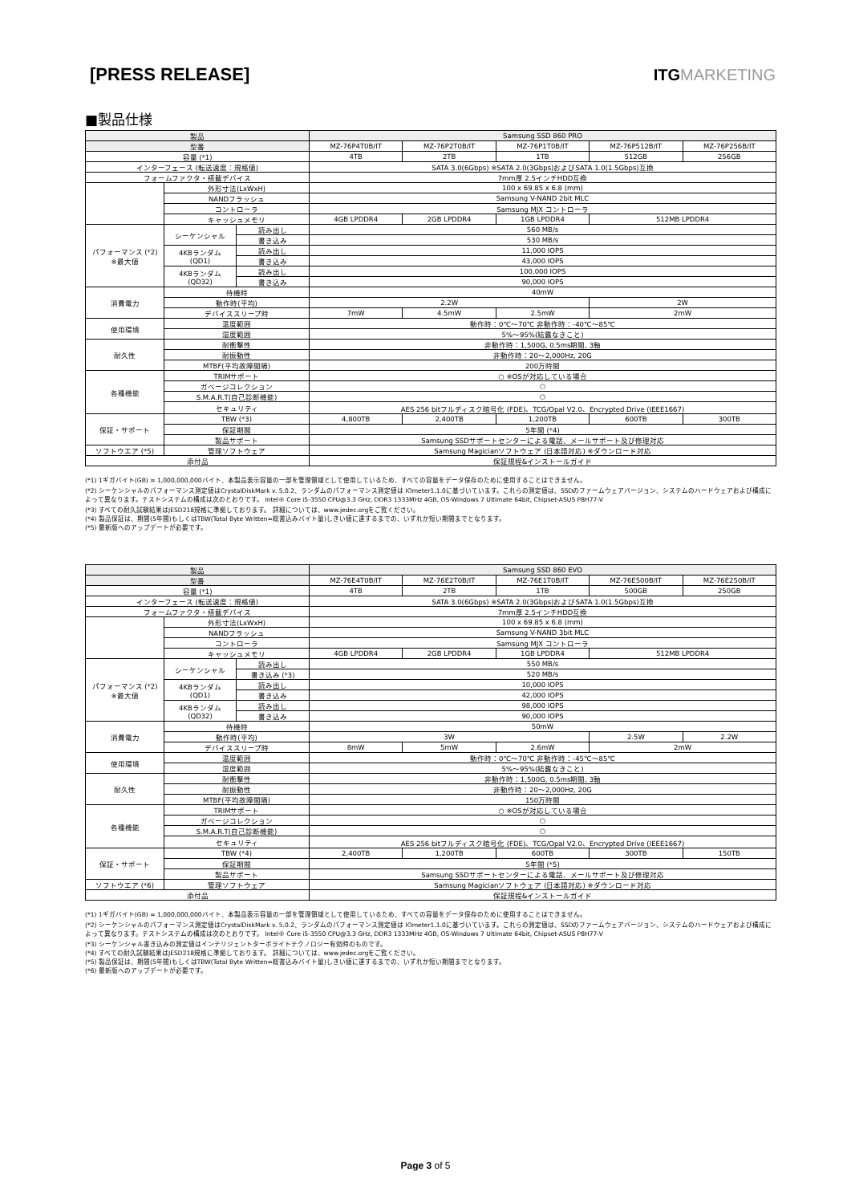[PRESS RELEASE] ITGMARKETING
■製品仕様
| 製品 | | | Samsung SSD 860 PRO | | | | |
| --- | --- | --- | --- | --- | --- | --- | --- |
| 型番 | | | MZ-76P4T0B/IT | MZ-76P2T0B/IT | MZ-76P1T0B/IT | MZ-76P512B/IT | MZ-76P256B/IT |
| 容量 (*1) | | | 4TB | 2TB | 1TB | 512GB | 256GB |
| インターフェース (転送速度：規格値) | | | SATA 3.0(6Gbps) ※SATA 2.0(3Gbps)およびSATA 1.0(1.5Gbps)互換 | | | | |
| フォームファクタ・搭載デバイス | | | 7mm厚 2.5インチHDD互換 | | | | |
| | 外形寸法(LxWxH) | | 100 x 69.85 x 6.8 (mm) | | | | |
| | NANDフラッシュ | | Samsung V-NAND 2bit MLC | | | | |
| | コントローラ | | Samsung MJX コントローラ | | | | |
| | キャッシュメモリ | | 4GB LPDDR4 | 2GB LPDDR4 | 1GB LPDDR4 | 512MB LPDDR4 | |
| パフォーマンス (*2) ※最大値 | シーケンシャル | 読み出し | 560 MB/s | | | | |
| | | 書き込み | 530 MB/s | | | | |
| | 4KBランダム (QD1) | 読み出し | 11,000 IOPS | | | | |
| | | 書き込み | 43,000 IOPS | | | | |
| | 4KBランダム (QD32) | 読み出し | 100,000 IOPS | | | | |
| | | 書き込み | 90,000 IOPS | | | | |
| 消費電力 | 待機時 | | 40mW | | | | |
| | 動作時(平均) | | 2.2W | | | 2W | |
| | デバイススリープ時 | | 7mW | 4.5mW | 2.5mW | 2mW | |
| 使用環境 | 温度範囲 | | 動作時：0℃～70℃ 非動作時：-40℃～85℃ | | | | |
| | 湿度範囲 | | 5%～95%(結露なきこと) | | | | |
| 耐久性 | 耐衝撃性 | | 非動作時：1,500G, 0.5ms期間, 3軸 | | | | |
| | 耐振動性 | | 非動作時：20～2,000Hz, 20G | | | | |
| | MTBF(平均故障間隔) | | 200万時間 | | | | |
| 各種機能 | TRIMサポート | | ○ ※OSが対応している場合 | | | | |
| | ガベージコレクション | | ○ | | | | |
| | S.M.A.R.T(自己診断機能) | | ○ | | | | |
| | セキュリティ | | AES 256 bitフルディスク暗号化 (FDE)、TCG/Opal V2.0、Encrypted Drive (IEEE1667) | | | | |
| 保証・サポート | TBW (*3) | | 4,800TB | 2,400TB | 1,200TB | 600TB | 300TB |
| | 保証期間 | | 5年間 (*4) | | | | |
| | 製品サポート | | Samsung SSDサポートセンターによる電話、メールサポート及び修理対応 | | | | |
| ソフトウエア (*5) | 管理ソフトウェア | | Samsung Magicianソフトウェア (日本語対応) ※ダウンロード対応 | | | | |
| 添付品 | | | 保証規程&インストールガイド | | | | |
(*1) 1ギガバイト(GB) = 1,000,000,000バイト、本製品表示容量の一部を管理領域として使用しているため、すべての容量をデータ保存のために使用することはできません。
(*2) シーケンシャルのパフォーマンス測定値はCrystalDiskMark v. 5.0.2、ランダムのパフォーマンス測定値は IOmeter1.1.0に基づいています。これらの測定値は、SSDのファームウェアバージョン、システムのハードウェアおよび構成によって異なります。テストシステムの構成は次のとおりです。 Intel® Core i5-3550 CPU@3.3 GHz, DDR3 1333MHz 4GB, OS-Windows 7 Ultimate 64bit, Chipset-ASUS P8H77-V
(*3) すべての耐久試験結果はJESD218規格に準拠しております。 詳細については、www.jedec.orgをご覧ください。
(*4) 製品保証は、期間(5年間)もしくはTBW(Total Byte Written=総書込みバイト量)しきい値に達するまでの、いずれか短い期間までとなります。
(*5) 最新版へのアップデートが必要です。
| 製品 | | | Samsung SSD 860 EVO | | | | |
| --- | --- | --- | --- | --- | --- | --- | --- |
| 型番 | | | MZ-76E4T0B/IT | MZ-76E2T0B/IT | MZ-76E1T0B/IT | MZ-76E500B/IT | MZ-76E250B/IT |
| 容量 (*1) | | | 4TB | 2TB | 1TB | 500GB | 250GB |
| インターフェース (転送速度：規格値) | | | SATA 3.0(6Gbps) ※SATA 2.0(3Gbps)およびSATA 1.0(1.5Gbps)互換 | | | | |
| フォームファクタ・搭載デバイス | | | 7mm厚 2.5インチHDD互換 | | | | |
| | 外形寸法(LxWxH) | | 100 x 69.85 x 6.8 (mm) | | | | |
| | NANDフラッシュ | | Samsung V-NAND 3bit MLC | | | | |
| | コントローラ | | Samsung MJX コントローラ | | | | |
| | キャッシュメモリ | | 4GB LPDDR4 | 2GB LPDDR4 | 1GB LPDDR4 | 512MB LPDDR4 | |
| パフォーマンス (*2) ※最大値 | シーケンシャル | 読み出し | 550 MB/s | | | | |
| | | 書き込み (*3) | 520 MB/s | | | | |
| | 4KBランダム (QD1) | 読み出し | 10,000 IOPS | | | | |
| | | 書き込み | 42,000 IOPS | | | | |
| | 4KBランダム (QD32) | 読み出し | 98,000 IOPS | | | | |
| | | 書き込み | 90,000 IOPS | | | | |
| 消費電力 | 待機時 | | 50mW | | | | |
| | 動作時(平均) | | 3W | | | 2.5W | 2.2W |
| | デバイススリープ時 | | 8mW | 5mW | 2.6mW | 2mW | |
| 使用環境 | 温度範囲 | | 動作時：0℃～70℃ 非動作時：-45℃～85℃ | | | | |
| | 湿度範囲 | | 5%～95%(結露なきこと) | | | | |
| 耐久性 | 耐衝撃性 | | 非動作時：1,500G, 0.5ms期間, 3軸 | | | | |
| | 耐振動性 | | 非動作時：20～2,000Hz, 20G | | | | |
| | MTBF(平均故障間隔) | | 150万時間 | | | | |
| 各種機能 | TRIMサポート | | ○ ※OSが対応している場合 | | | | |
| | ガベージコレクション | | ○ | | | | |
| | S.M.A.R.T(自己診断機能) | | ○ | | | | |
| | セキュリティ | | AES 256 bitフルディスク暗号化 (FDE)、TCG/Opal V2.0、Encrypted Drive (IEEE1667) | | | | |
| 保証・サポート | TBW (*4) | | 2,400TB | 1,200TB | 600TB | 300TB | 150TB |
| | 保証期間 | | 5年間 (*5) | | | | |
| | 製品サポート | | Samsung SSDサポートセンターによる電話、メールサポート及び修理対応 | | | | |
| ソフトウエア (*6) | 管理ソフトウェア | | Samsung Magicianソフトウェア (日本語対応) ※ダウンロード対応 | | | | |
| 添付品 | | | 保証規程&インストールガイド | | | | |
(*1) 1ギガバイト(GB) = 1,000,000,000バイト、本製品表示容量の一部を管理領域として使用しているため、すべての容量をデータ保存のために使用することはできません。
(*2) シーケンシャルのパフォーマンス測定値はCrystalDiskMark v. 5.0.2、ランダムのパフォーマンス測定値は IOmeter1.1.0に基づいています。これらの測定値は、SSDのファームウェアバージョン、システムのハードウェアおよび構成によって異なります。テストシステムの構成は次のとおりです。 Intel® Core i5-3550 CPU@3.3 GHz, DDR3 1333MHz 4GB, OS-Windows 7 Ultimate 64bit, Chipset-ASUS P8H77-V
(*3) シーケンシャル書き込みの測定値はインテリジェントターボライトテクノロジー有効時のものです。
(*4) すべての耐久試験結果はJESD218規格に準拠しております。 詳細については、www.jedec.orgをご覧ください。
(*5) 製品保証は、期間(5年間)もしくはTBW(Total Byte Written=総書込みバイト量)しきい値に達するまでの、いずれか短い期間までとなります。
(*6) 最新版へのアップデートが必要です。
Page 3 of 5